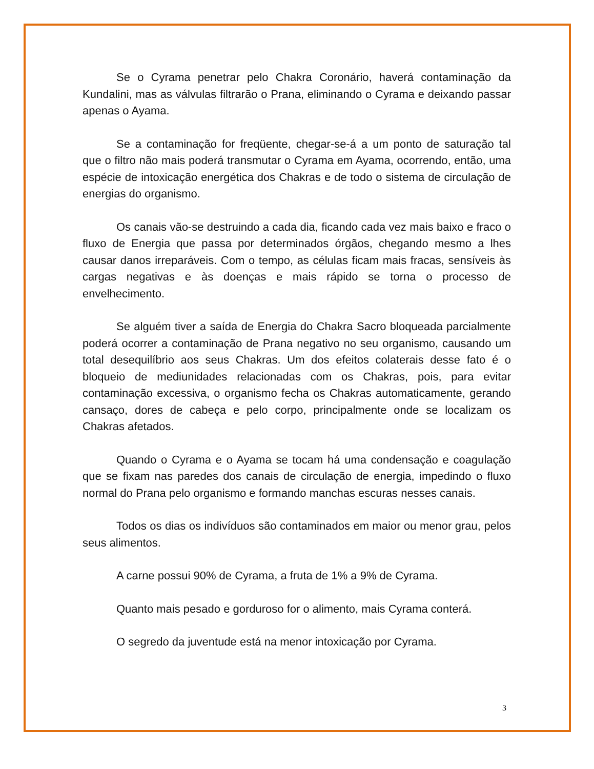Se o Cyrama penetrar pelo Chakra Coronário, haverá contaminação da Kundalini, mas as válvulas filtrarão o Prana, eliminando o Cyrama e deixando passar apenas o Ayama.
Se a contaminação for freqüente, chegar-se-á a um ponto de saturação tal que o filtro não mais poderá transmutar o Cyrama em Ayama, ocorrendo, então, uma espécie de intoxicação energética dos Chakras e de todo o sistema de circulação de energias do organismo.
Os canais vão-se destruindo a cada dia, ficando cada vez mais baixo e fraco o fluxo de Energia que passa por determinados órgãos, chegando mesmo a lhes causar danos irreparáveis. Com o tempo, as células ficam mais fracas, sensíveis às cargas negativas e às doenças e mais rápido se torna o processo de envelhecimento.
Se alguém tiver a saída de Energia do Chakra Sacro bloqueada parcialmente poderá ocorrer a contaminação de Prana negativo no seu organismo, causando um total desequilíbrio aos seus Chakras. Um dos efeitos colaterais desse fato é o bloqueio de mediunidades relacionadas com os Chakras, pois, para evitar contaminação excessiva, o organismo fecha os Chakras automaticamente, gerando cansaço, dores de cabeça e pelo corpo, principalmente onde se localizam os Chakras afetados.
Quando o Cyrama e o Ayama se tocam há uma condensação e coagulação que se fixam nas paredes dos canais de circulação de energia, impedindo o fluxo normal do Prana pelo organismo e formando manchas escuras nesses canais.
Todos os dias os indivíduos são contaminados em maior ou menor grau, pelos seus alimentos.
A carne possui 90% de Cyrama, a fruta de 1% a 9% de Cyrama.
Quanto mais pesado e gorduroso for o alimento, mais Cyrama conterá.
O segredo da juventude está na menor intoxicação por Cyrama.
3